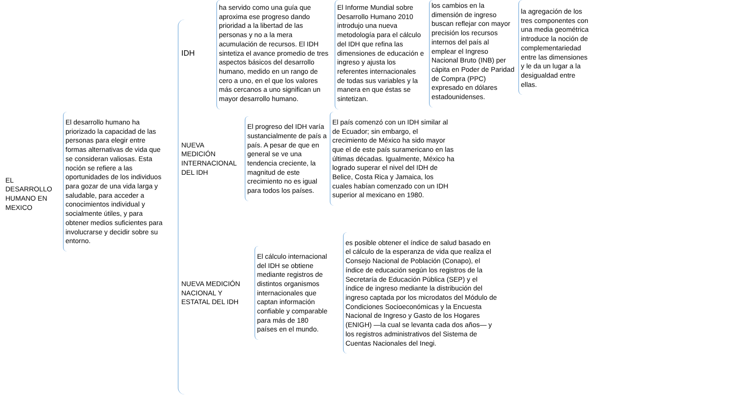EL DESARROLLO HUMANO EN MEXICO
El desarrollo humano ha priorizado la capacidad de las personas para elegir entre formas alternativas de vida que se consideran valiosas. Esta noción se refiere a las oportunidades de los individuos para gozar de una vida larga y saludable, para acceder a conocimientos individual y socialmente útiles, y para obtener medios suficientes para involucrarse y decidir sobre su entorno.
IDH
ha servido como una guía que aproxima ese progreso dando prioridad a la libertad de las personas y no a la mera acumulación de recursos. El IDH sintetiza el avance promedio de tres aspectos básicos del desarrollo humano, medido en un rango de cero a uno, en el que los valores más cercanos a uno significan un mayor desarrollo humano.
El Informe Mundial sobre Desarrollo Humano 2010 introdujo una nueva metodología para el cálculo del IDH que refina las dimensiones de educación e ingreso y ajusta los referentes internacionales de todas sus variables y la manera en que éstas se sintetizan.
los cambios en la dimensión de ingreso buscan reflejar con mayor precisión los recursos internos del país al emplear el Ingreso Nacional Bruto (INB) per cápita en Poder de Paridad de Compra (PPC) expresado en dólares estadounidenses.
la agregación de los tres componentes con una media geométrica introduce la noción de complementariedad entre las dimensiones y le da un lugar a la desigualdad entre ellas.
NUEVA MEDICIÓN INTERNACIONAL DEL IDH
El progreso del IDH varía sustancialmente de país a país. A pesar de que en general se ve una tendencia creciente, la magnitud de este crecimiento no es igual para todos los países.
El país comenzó con un IDH similar al de Ecuador; sin embargo, el crecimiento de México ha sido mayor que el de este país suramericano en las últimas décadas. Igualmente, México ha logrado superar el nivel del IDH de Belice, Costa Rica y Jamaica, los cuales habían comenzado con un IDH superior al mexicano en 1980.
NUEVA MEDICIÓN NACIONAL Y ESTATAL DEL IDH
El cálculo internacional del IDH se obtiene mediante registros de distintos organismos internacionales que captan información confiable y comparable para más de 180 países en el mundo.
es posible obtener el índice de salud basado en el cálculo de la esperanza de vida que realiza el Consejo Nacional de Población (Conapo), el índice de educación según los registros de la Secretaría de Educación Pública (SEP) y el índice de ingreso mediante la distribución del ingreso captada por los microdatos del Módulo de Condiciones Socioeconómicas y la Encuesta Nacional de Ingreso y Gasto de los Hogares (ENIGH) —la cual se levanta cada dos años— y los registros administrativos del Sistema de Cuentas Nacionales del Inegi.